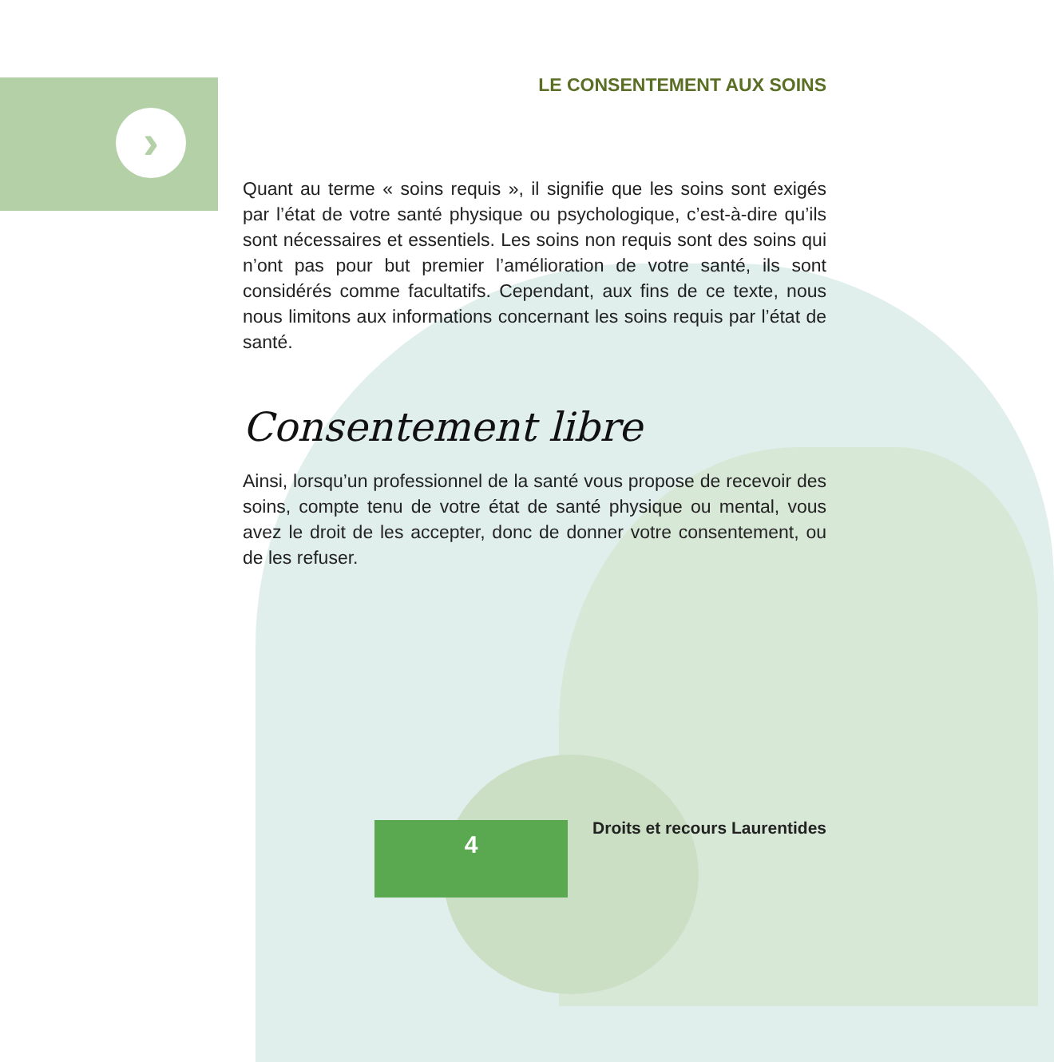›
LE CONSENTEMENT AUX SOINS
Quant au terme « soins requis », il signifie que les soins sont exigés par l’état de votre santé physique ou psychologique, c’est-à-dire qu’ils sont nécessaires et essentiels. Les soins non requis sont des soins qui n’ont pas pour but premier l’amélioration de votre santé, ils sont considérés comme facultatifs. Cependant, aux fins de ce texte, nous nous limitons aux informations concernant les soins requis par l’état de santé.
Consentement libre
Ainsi, lorsqu’un professionnel de la santé vous propose de recevoir des soins, compte tenu de votre état de santé physique ou mental, vous avez le droit de les accepter, donc de donner votre consentement, ou de les refuser.
4 Droits et recours Laurentides